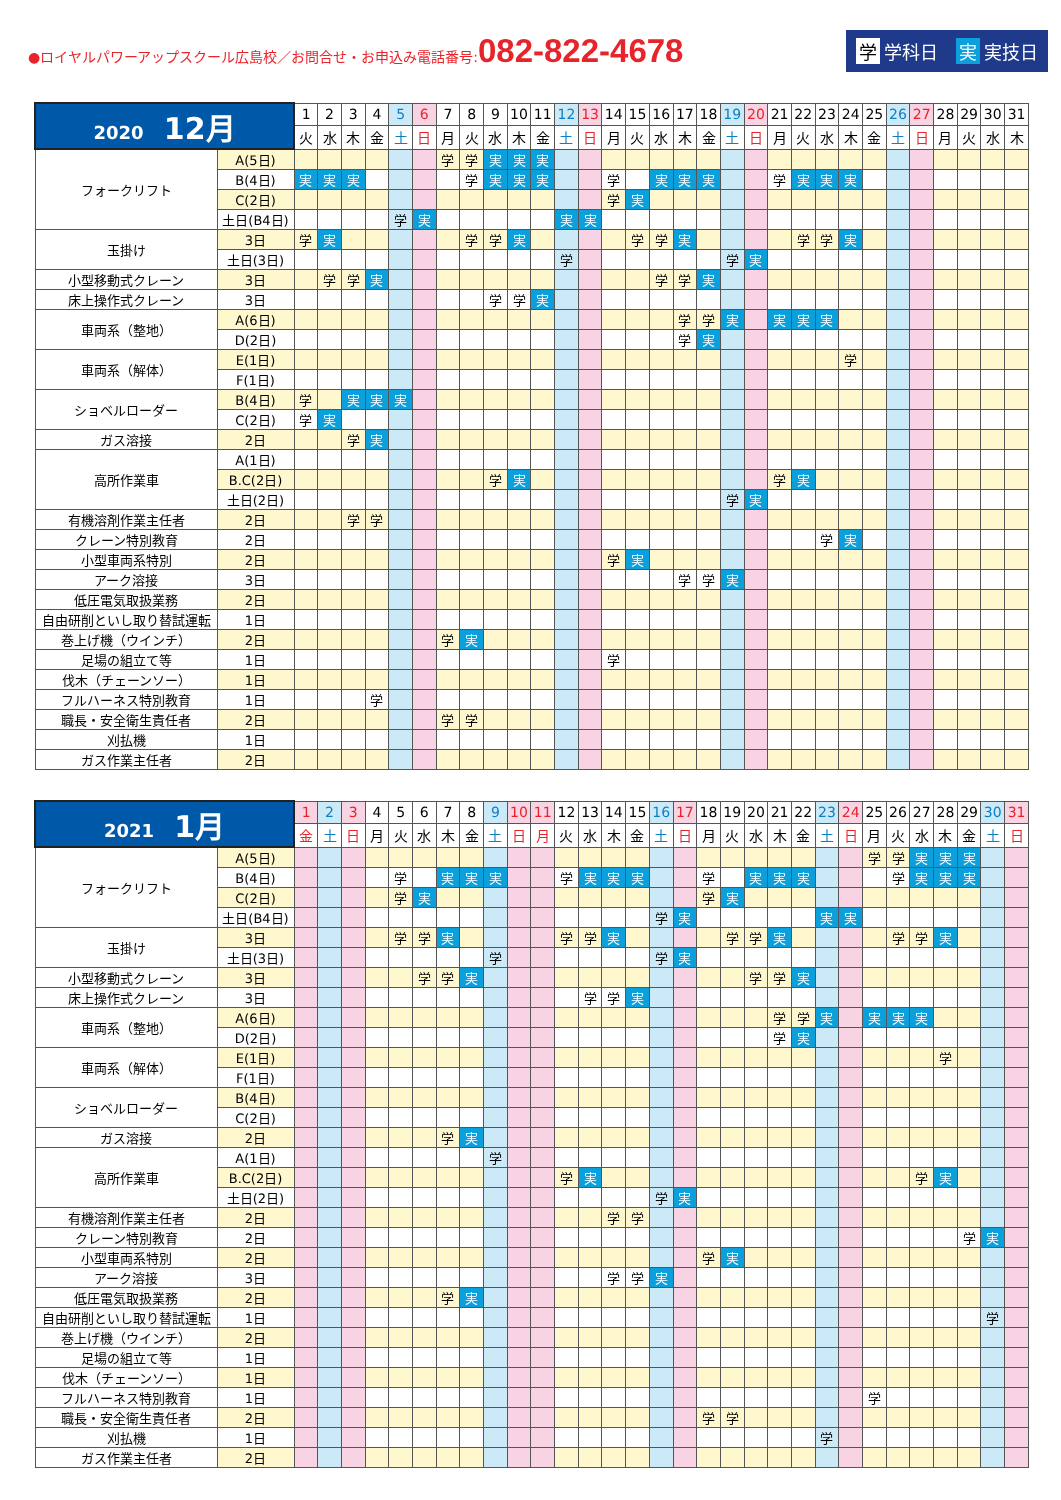●ロイヤルパワーアップスクール広島校／お問合せ・お申込み電話番号:082-822-4678
学 学科日　実 実技日
| 2020 12月 | | 1 | 2 | 3 | 4 | 5 | 6 | 7 | 8 | 9 | 10 | 11 | 12 | 13 | 14 | 15 | 16 | 17 | 18 | 19 | 20 | 21 | 22 | 23 | 24 | 25 | 26 | 27 | 28 | 29 | 30 | 31 |
| --- | --- | --- | --- | --- | --- | --- | --- | --- | --- | --- | --- | --- | --- | --- | --- | --- | --- | --- | --- | --- | --- | --- | --- | --- | --- | --- | --- | --- | --- | --- | --- | --- |
| | | 火 | 水 | 木 | 金 | 土 | 日 | 月 | 火 | 水 | 木 | 金 | 土 | 日 | 月 | 火 | 水 | 木 | 金 | 土 | 日 | 月 | 火 | 水 | 木 | 金 | 土 | 日 | 月 | 火 | 水 | 木 |
| フォークリフト | A(5日) | | | | | | | 学 | 学 | 実 | 実 | 実 | | | | | | | | | | | | | | | | | | | | |
| | B(4日) | 実 | 実 | 実 | | | | | 学 | 実 | 実 | 実 | | | 学 | | 実 | 実 | 実 | | | 学 | 実 | 実 | 実 | | | | | | | |
| | C(2日) | | | | | | | | | | | | | | 学 | 実 | | | | | | | | | | | | | | | | |
| | 土日(B4日) | | | | | 学 | 実 | | | | | | 実 | 実 | | | | | | | | | | | | | | | | | | |
| 玉掛け | 3日 | 学 | 実 | | | | | | 学 | 学 | 実 | | | | | 学 | 学 | 実 | | | | | 学 | 学 | 実 | | | | | | | |
| | 土日(3日) | | | | | | | | | | | | 学 | | | | | | | 学 | 実 | | | | | | | | | | | |
| 小型移動式クレーン | 3日 | | 学 | 学 | 実 | | | | | | | | | | | | 学 | 学 | 実 | | | | | | | | | | | | | |
| 床上操作式クレーン | 3日 | | | | | | | | | 学 | 学 | 実 | | | | | | | | | | | | | | | | | | | | |
| 車両系（整地） | A(6日) | | | | | | | | | | | | | | | | | 学 | 学 | 実 | | 実 | 実 | 実 | | | | | | | | |
| | D(2日) | | | | | | | | | | | | | | | | | 学 | 実 | | | | | | | | | | | | | |
| 車両系（解体） | E(1日) | | | | | | | | | | | | | | | | | | | | | | | | 学 | | | | | | | |
| | F(1日) | | | | | | | | | | | | | | | | | | | | | | | | | | | | | | | |
| ショベルローダー | B(4日) | 学 | | 実 | 実 | 実 | | | | | | | | | | | | | | | | | | | | | | | | | | |
| | C(2日) | 学 | 実 | | | | | | | | | | | | | | | | | | | | | | | | | | | | | |
| ガス溶接 | 2日 | | | 学 | 実 | | | | | | | | | | | | | | | | | | | | | | | | | | | |
| 高所作業車 | A(1日) | | | | | | | | | | | | | | | | | | | | | | | | | | | | | | | |
| | B.C(2日) | | | | | | | | | 学 | 実 | | | | | | | | | | | 学 | 実 | | | | | | | | | |
| | 土日(2日) | | | | | | | | | | | | | | | | | | | 学 | 実 | | | | | | | | | | | |
| 有機溶剤作業主任者 | 2日 | | | 学 | 学 | | | | | | | | | | | | | | | | | | | | | | | | | | | |
| クレーン特別教育 | 2日 | | | | | | | | | | | | | | | | | | | | | | | 学 | 実 | | | | | | | |
| 小型車両系特別 | 2日 | | | | | | | | | | | | | | 学 | 実 | | | | | | | | | | | | | | | | |
| アーク溶接 | 3日 | | | | | | | | | | | | | | | | | 学 | 学 | 実 | | | | | | | | | | | | |
| 低圧電気取扱業務 | 2日 | | | | | | | | | | | | | | | | | | | | | | | | | | | | | | | |
| 自由研削といし取り替試運転 | 1日 | | | | | | | | | | | | | | | | | | | | | | | | | | | | | | | |
| 巻上げ機（ウインチ） | 2日 | | | | | | | 学 | 実 | | | | | | | | | | | | | | | | | | | | | | | |
| 足場の組立て等 | 1日 | | | | | | | | | | | | | | 学 | | | | | | | | | | | | | | | | | |
| 伐木（チェーンソー） | 1日 | | | | | | | | | | | | | | | | | | | | | | | | | | | | | | | |
| フルハーネス特別教育 | 1日 | | | | 学 | | | | | | | | | | | | | | | | | | | | | | | | | | | |
| 職長・安全衛生責任者 | 2日 | | | | | | | 学 | 学 | | | | | | | | | | | | | | | | | | | | | | | |
| 刈払機 | 1日 | | | | | | | | | | | | | | | | | | | | | | | | | | | | | | | |
| ガス作業主任者 | 2日 | | | | | | | | | | | | | | | | | | | | | | | | | | | | | | | |
| 2021 1月 | | 1 | 2 | 3 | 4 | 5 | 6 | 7 | 8 | 9 | 10 | 11 | 12 | 13 | 14 | 15 | 16 | 17 | 18 | 19 | 20 | 21 | 22 | 23 | 24 | 25 | 26 | 27 | 28 | 29 | 30 | 31 |
| --- | --- | --- | --- | --- | --- | --- | --- | --- | --- | --- | --- | --- | --- | --- | --- | --- | --- | --- | --- | --- | --- | --- | --- | --- | --- | --- | --- | --- | --- | --- | --- | --- |
| | | 金 | 土 | 日 | 月 | 火 | 水 | 木 | 金 | 土 | 日 | 月 | 火 | 水 | 木 | 金 | 土 | 日 | 月 | 火 | 水 | 木 | 金 | 土 | 日 | 月 | 火 | 水 | 木 | 金 | 土 | 日 |
| フォークリフト | A(5日) | | | | | | | | | | | | | | | | | | | | | | | | | 学 | 学 | 実 | 実 | 実 | | |
| | B(4日) | | | | | 学 | | 実 | 実 | 実 | | | 学 | 実 | 実 | 実 | | | 学 | | 実 | 実 | 実 | | | | 学 | 実 | 実 | 実 | | |
| | C(2日) | | | | | 学 | 実 | | | | | | | | | | | | 学 | 実 | | | | | | | | | | | | |
| | 土日(B4日) | | | | | | | | | | | | | | | | 学 | 実 | | | | | | 実 | 実 | | | | | | | |
| 玉掛け | 3日 | | | | | 学 | 学 | 実 | | | | | 学 | 学 | 実 | | | | | 学 | 学 | 実 | | | | | 学 | 学 | 実 | | | |
| | 土日(3日) | | | | | | | | | 学 | | | | | | | 学 | 実 | | | | | | | | | | | | | | |
| 小型移動式クレーン | 3日 | | | | | | 学 | 学 | 実 | | | | | | | | | | | | 学 | 学 | 実 | | | | | | | | | |
| 床上操作式クレーン | 3日 | | | | | | | | | | | | | 学 | 学 | 実 | | | | | | | | | | | | | | | | |
| 車両系（整地） | A(6日) | | | | | | | | | | | | | | | | | | | | | 学 | 学 | 実 | | 実 | 実 | 実 | | | | |
| | D(2日) | | | | | | | | | | | | | | | | | | | | | 学 | 実 | | | | | | | | | |
| 車両系（解体） | E(1日) | | | | | | | | | | | | | | | | | | | | | | | | | | | | 学 | | | |
| | F(1日) | | | | | | | | | | | | | | | | | | | | | | | | | | | | | | | |
| ショベルローダー | B(4日) | | | | | | | | | | | | | | | | | | | | | | | | | | | | | | | |
| | C(2日) | | | | | | | | | | | | | | | | | | | | | | | | | | | | | | | |
| ガス溶接 | 2日 | | | | | | | 学 | 実 | | | | | | | | | | | | | | | | | | | | | | | |
| 高所作業車 | A(1日) | | | | | | | | | 学 | | | | | | | | | | | | | | | | | | | | | | |
| | B.C(2日) | | | | | | | | | | | | 学 | 実 | | | | | | | | | | | | | | 学 | 実 | | | |
| | 土日(2日) | | | | | | | | | | | | | | | | 学 | 実 | | | | | | | | | | | | | | |
| 有機溶剤作業主任者 | 2日 | | | | | | | | | | | | | | 学 | 学 | | | | | | | | | | | | | | | | |
| クレーン特別教育 | 2日 | | | | | | | | | | | | | | | | | | | | | | | | | | | | | 学 | 実 | |
| 小型車両系特別 | 2日 | | | | | | | | | | | | | | | | | | 学 | 実 | | | | | | | | | | | | |
| アーク溶接 | 3日 | | | | | | | | | | | | | | 学 | 学 | 実 | | | | | | | | | | | | | | | |
| 低圧電気取扱業務 | 2日 | | | | | | | 学 | 実 | | | | | | | | | | | | | | | | | | | | | | | |
| 自由研削といし取り替試運転 | 1日 | | | | | | | | | | | | | | | | | | | | | | | | | | | | | | 学 | |
| 巻上げ機（ウインチ） | 2日 | | | | | | | | | | | | | | | | | | | | | | | | | | | | | | | |
| 足場の組立て等 | 1日 | | | | | | | | | | | | | | | | | | | | | | | | | | | | | | | |
| 伐木（チェーンソー） | 1日 | | | | | | | | | | | | | | | | | | | | | | | | | | | | | | | |
| フルハーネス特別教育 | 1日 | | | | | | | | | | | | | | | | | | | | | | | | | 学 | | | | | | |
| 職長・安全衛生責任者 | 2日 | | | | | | | | | | | | | | | | | | 学 | 学 | | | | | | | | | | | | |
| 刈払機 | 1日 | | | | | | | | | | | | | | | | | | | | | | | 学 | | | | | | | | |
| ガス作業主任者 | 2日 | | | | | | | | | | | | | | | | | | | | | | | | | | | | | | | |